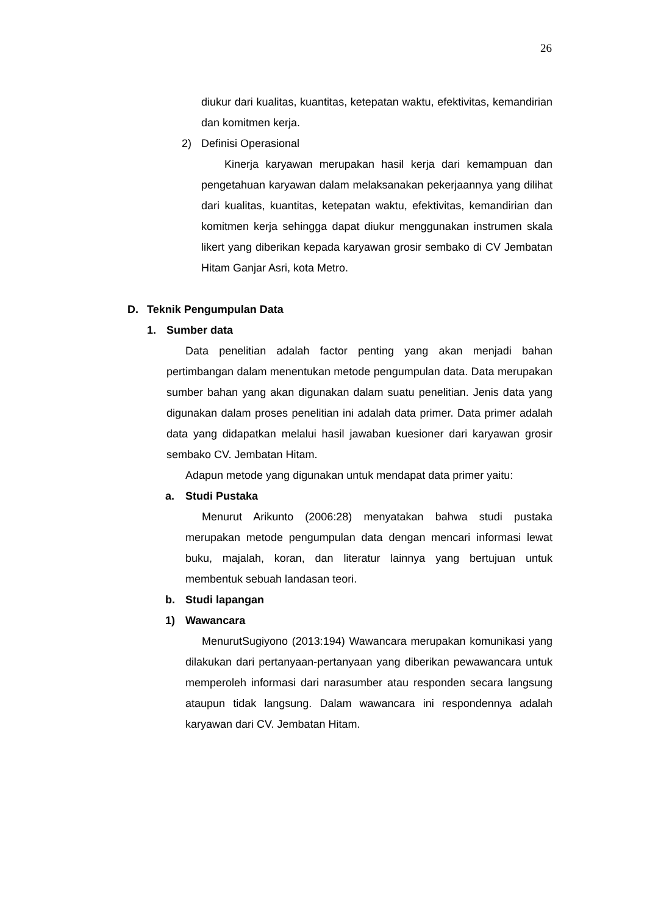26
diukur dari kualitas, kuantitas, ketepatan waktu, efektivitas, kemandirian dan komitmen kerja.
2) Definisi Operasional
Kinerja karyawan merupakan hasil kerja dari kemampuan dan pengetahuan karyawan dalam melaksanakan pekerjaannya yang dilihat dari kualitas, kuantitas, ketepatan waktu, efektivitas, kemandirian dan komitmen kerja sehingga dapat diukur menggunakan instrumen skala likert yang diberikan kepada karyawan grosir sembako di CV Jembatan Hitam Ganjar Asri, kota Metro.
D. Teknik Pengumpulan Data
1. Sumber data
Data penelitian adalah factor penting yang akan menjadi bahan pertimbangan dalam menentukan metode pengumpulan data. Data merupakan sumber bahan yang akan digunakan dalam suatu penelitian. Jenis data yang digunakan dalam proses penelitian ini adalah data primer. Data primer adalah data yang didapatkan melalui hasil jawaban kuesioner dari karyawan grosir sembako CV. Jembatan Hitam.
Adapun metode yang digunakan untuk mendapat data primer yaitu:
a. Studi Pustaka
Menurut Arikunto (2006:28) menyatakan bahwa studi pustaka merupakan metode pengumpulan data dengan mencari informasi lewat buku, majalah, koran, dan literatur lainnya yang bertujuan untuk membentuk sebuah landasan teori.
b. Studi lapangan
1) Wawancara
MenurutSugiyono (2013:194) Wawancara merupakan komunikasi yang dilakukan dari pertanyaan-pertanyaan yang diberikan pewawancara untuk memperoleh informasi dari narasumber atau responden secara langsung ataupun tidak langsung. Dalam wawancara ini respondennya adalah karyawan dari CV. Jembatan Hitam.